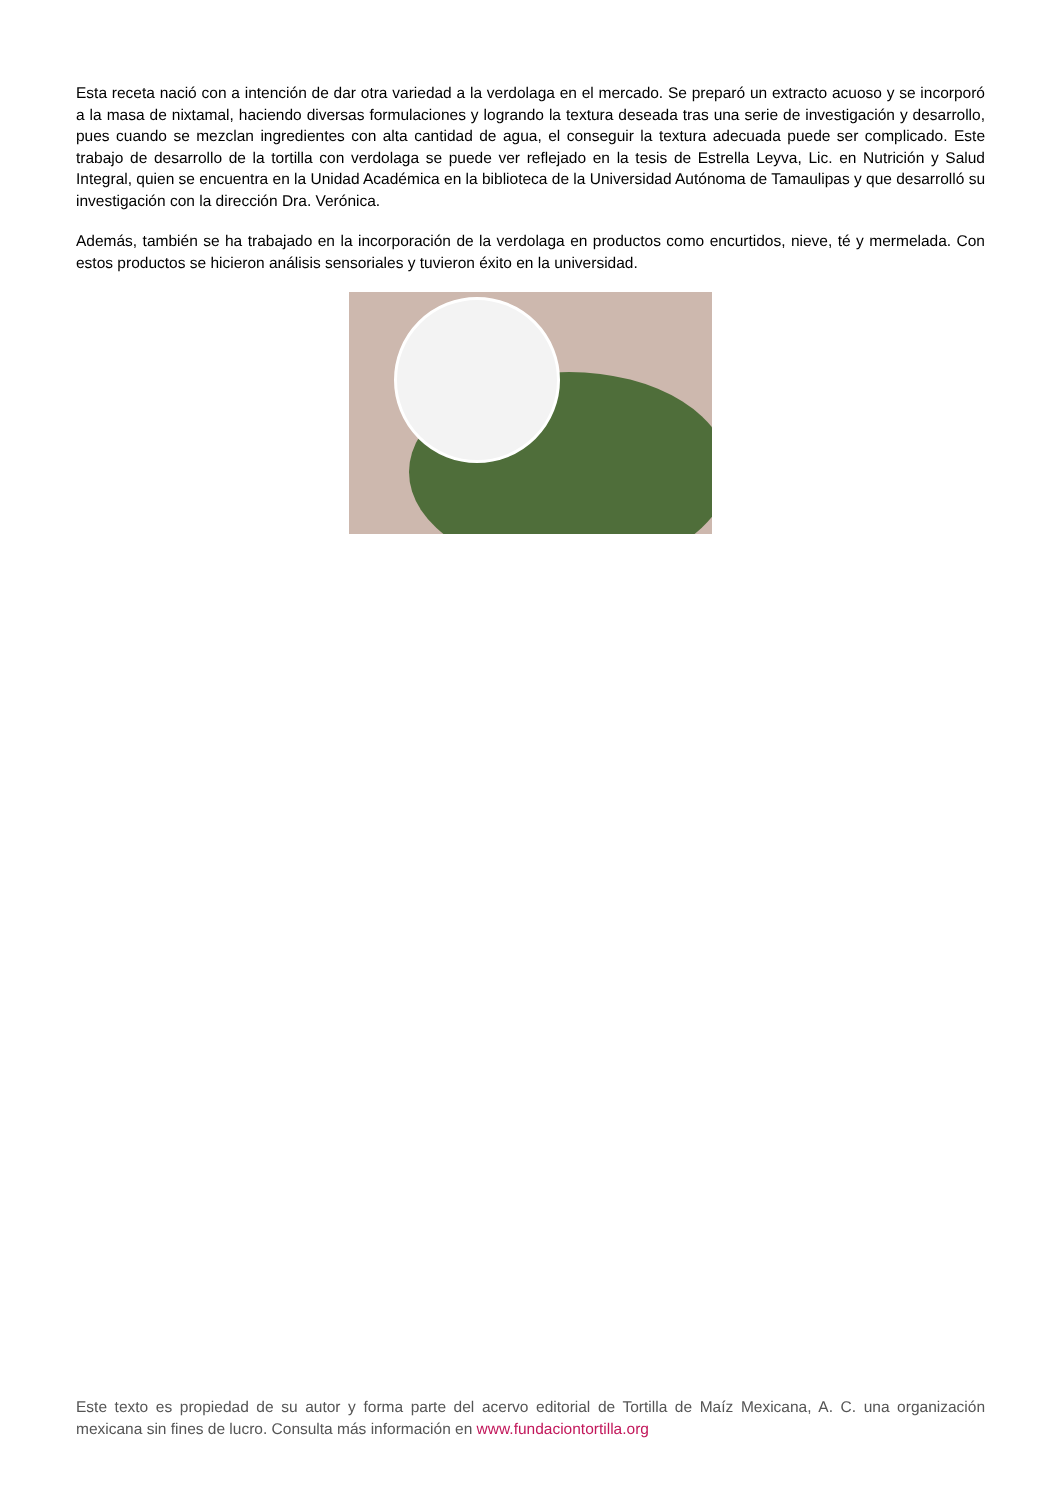Esta receta nació con a intención de dar otra variedad a la verdolaga en el mercado. Se preparó un extracto acuoso y se incorporó a la masa de nixtamal, haciendo diversas formulaciones y logrando la textura deseada tras una serie de investigación y desarrollo, pues cuando se mezclan ingredientes con alta cantidad de agua, el conseguir la textura adecuada puede ser complicado. Este trabajo de desarrollo de la tortilla con verdolaga se puede ver reflejado en la tesis de Estrella Leyva, Lic. en Nutrición y Salud Integral, quien se encuentra en la Unidad Académica en la biblioteca de la Universidad Autónoma de Tamaulipas y que desarrolló su investigación con la dirección Dra. Verónica.
Además, también se ha trabajado en la incorporación de la verdolaga en productos como encurtidos, nieve, té y mermelada. Con estos productos se hicieron análisis sensoriales y tuvieron éxito en la universidad.
Este texto es propiedad de su autor y forma parte del acervo editorial de Tortilla de Maíz Mexicana, A. C. una organización mexicana sin fines de lucro. Consulta más información en www.fundaciontortilla.org